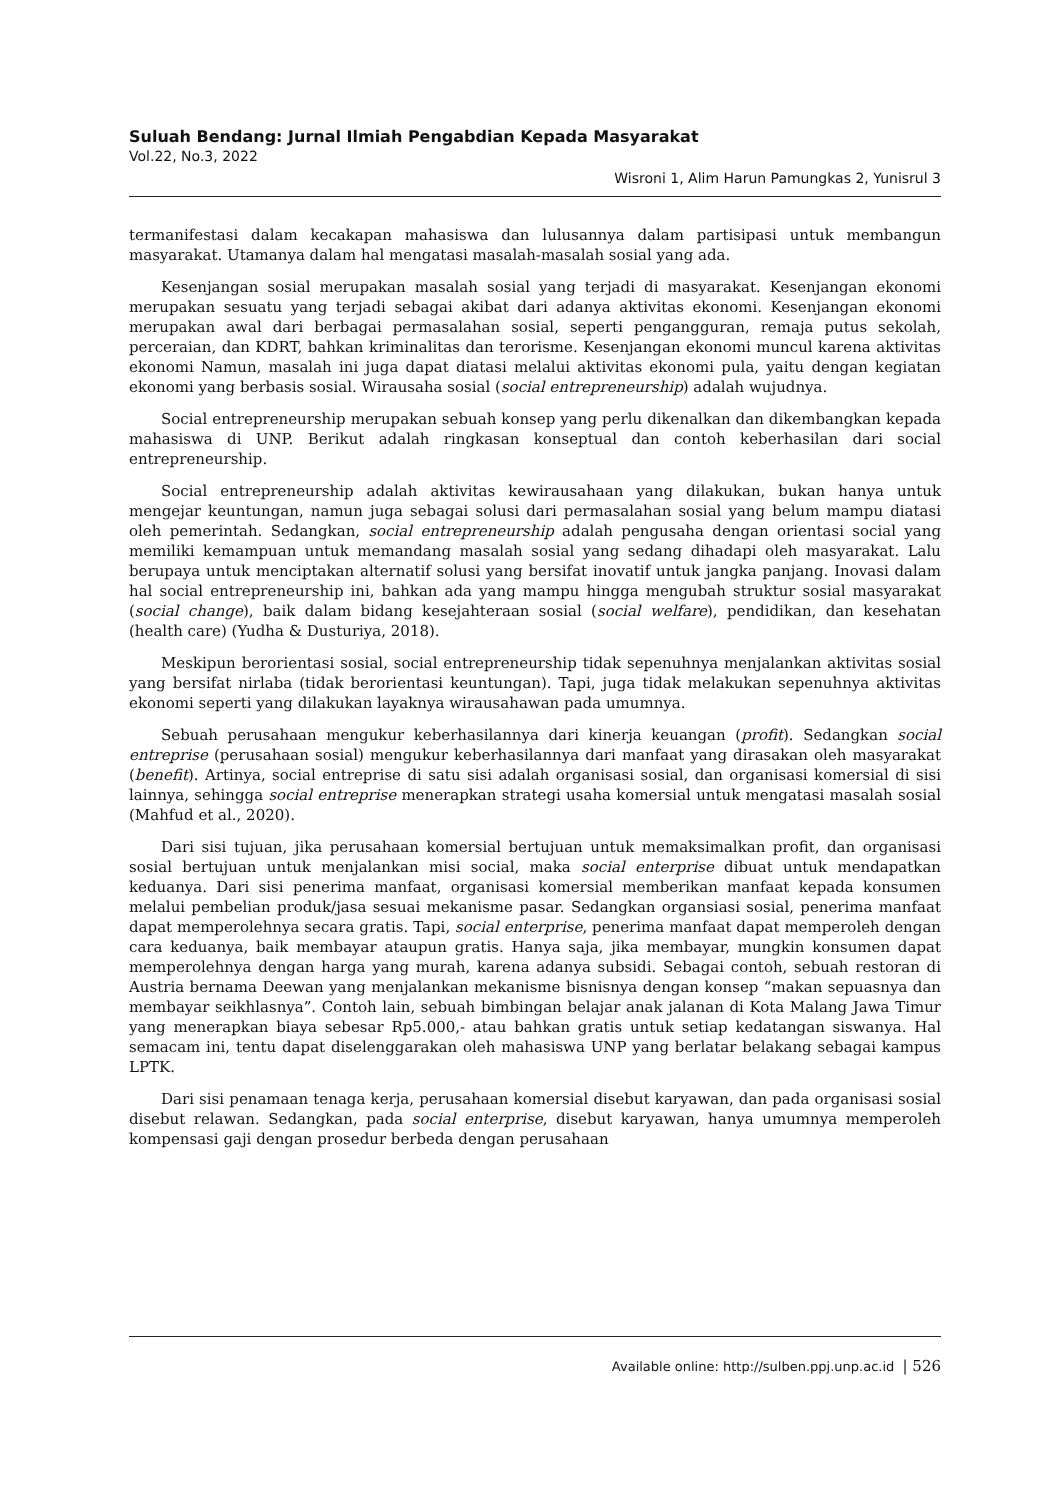Suluah Bendang: Jurnal Ilmiah Pengabdian Kepada Masyarakat
Vol.22, No.3, 2022
Wisroni 1, Alim Harun Pamungkas 2, Yunisrul 3
termanifestasi dalam kecakapan mahasiswa dan lulusannya dalam partisipasi untuk membangun masyarakat. Utamanya dalam hal mengatasi masalah-masalah sosial yang ada.
Kesenjangan sosial merupakan masalah sosial yang terjadi di masyarakat. Kesenjangan ekonomi merupakan sesuatu yang terjadi sebagai akibat dari adanya aktivitas ekonomi. Kesenjangan ekonomi merupakan awal dari berbagai permasalahan sosial, seperti pengangguran, remaja putus sekolah, perceraian, dan KDRT, bahkan kriminalitas dan terorisme. Kesenjangan ekonomi muncul karena aktivitas ekonomi Namun, masalah ini juga dapat diatasi melalui aktivitas ekonomi pula, yaitu dengan kegiatan ekonomi yang berbasis sosial. Wirausaha sosial (social entrepreneurship) adalah wujudnya.
Social entrepreneurship merupakan sebuah konsep yang perlu dikenalkan dan dikembangkan kepada mahasiswa di UNP. Berikut adalah ringkasan konseptual dan contoh keberhasilan dari social entrepreneurship.
Social entrepreneurship adalah aktivitas kewirausahaan yang dilakukan, bukan hanya untuk mengejar keuntungan, namun juga sebagai solusi dari permasalahan sosial yang belum mampu diatasi oleh pemerintah. Sedangkan, social entrepreneurship adalah pengusaha dengan orientasi social yang memiliki kemampuan untuk memandang masalah sosial yang sedang dihadapi oleh masyarakat. Lalu berupaya untuk menciptakan alternatif solusi yang bersifat inovatif untuk jangka panjang. Inovasi dalam hal social entrepreneurship ini, bahkan ada yang mampu hingga mengubah struktur sosial masyarakat (social change), baik dalam bidang kesejahteraan sosial (social welfare), pendidikan, dan kesehatan (health care) (Yudha & Dusturiya, 2018).
Meskipun berorientasi sosial, social entrepreneurship tidak sepenuhnya menjalankan aktivitas sosial yang bersifat nirlaba (tidak berorientasi keuntungan). Tapi, juga tidak melakukan sepenuhnya aktivitas ekonomi seperti yang dilakukan layaknya wirausahawan pada umumnya.
Sebuah perusahaan mengukur keberhasilannya dari kinerja keuangan (profit). Sedangkan social entreprise (perusahaan sosial) mengukur keberhasilannya dari manfaat yang dirasakan oleh masyarakat (benefit). Artinya, social entreprise di satu sisi adalah organisasi sosial, dan organisasi komersial di sisi lainnya, sehingga social entreprise menerapkan strategi usaha komersial untuk mengatasi masalah sosial (Mahfud et al., 2020).
Dari sisi tujuan, jika perusahaan komersial bertujuan untuk memaksimalkan profit, dan organisasi sosial bertujuan untuk menjalankan misi social, maka social enterprise dibuat untuk mendapatkan keduanya. Dari sisi penerima manfaat, organisasi komersial memberikan manfaat kepada konsumen melalui pembelian produk/jasa sesuai mekanisme pasar. Sedangkan organsiasi sosial, penerima manfaat dapat memperolehnya secara gratis. Tapi, social enterprise, penerima manfaat dapat memperoleh dengan cara keduanya, baik membayar ataupun gratis. Hanya saja, jika membayar, mungkin konsumen dapat memperolehnya dengan harga yang murah, karena adanya subsidi. Sebagai contoh, sebuah restoran di Austria bernama Deewan yang menjalankan mekanisme bisnisnya dengan konsep “makan sepuasnya dan membayar seikhlasnya”. Contoh lain, sebuah bimbingan belajar anak jalanan di Kota Malang Jawa Timur yang menerapkan biaya sebesar Rp5.000,- atau bahkan gratis untuk setiap kedatangan siswanya. Hal semacam ini, tentu dapat diselenggarakan oleh mahasiswa UNP yang berlatar belakang sebagai kampus LPTK.
Dari sisi penamaan tenaga kerja, perusahaan komersial disebut karyawan, dan pada organisasi sosial disebut relawan. Sedangkan, pada social enterprise, disebut karyawan, hanya umumnya memperoleh kompensasi gaji dengan prosedur berbeda dengan perusahaan
Available online: http://sulben.ppj.unp.ac.id | 526